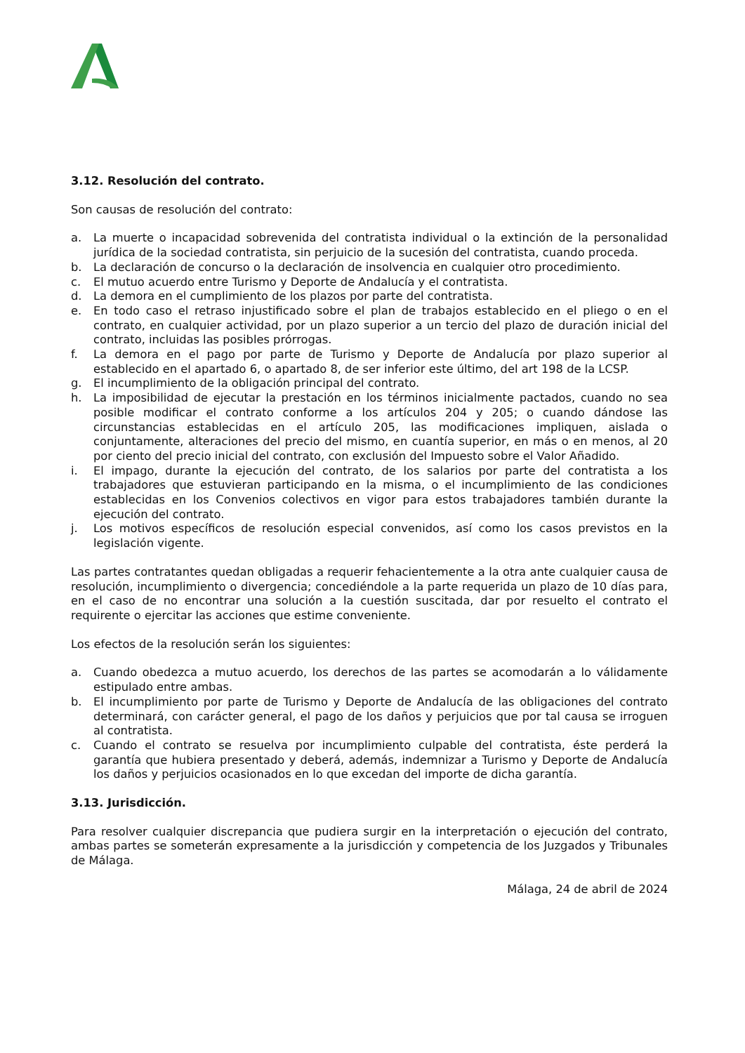3.12. Resolución del contrato.
Son causas de resolución del contrato:
a. La muerte o incapacidad sobrevenida del contratista individual o la extinción de la personalidad jurídica de la sociedad contratista, sin perjuicio de la sucesión del contratista, cuando proceda.
b. La declaración de concurso o la declaración de insolvencia en cualquier otro procedimiento.
c. El mutuo acuerdo entre Turismo y Deporte de Andalucía y el contratista.
d. La demora en el cumplimiento de los plazos por parte del contratista.
e. En todo caso el retraso injustificado sobre el plan de trabajos establecido en el pliego o en el contrato, en cualquier actividad, por un plazo superior a un tercio del plazo de duración inicial del contrato, incluidas las posibles prórrogas.
f. La demora en el pago por parte de Turismo y Deporte de Andalucía por plazo superior al establecido en el apartado 6, o apartado 8, de ser inferior este último, del art 198 de la LCSP.
g. El incumplimiento de la obligación principal del contrato.
h. La imposibilidad de ejecutar la prestación en los términos inicialmente pactados, cuando no sea posible modificar el contrato conforme a los artículos 204 y 205; o cuando dándose las circunstancias establecidas en el artículo 205, las modificaciones impliquen, aislada o conjuntamente, alteraciones del precio del mismo, en cuantía superior, en más o en menos, al 20 por ciento del precio inicial del contrato, con exclusión del Impuesto sobre el Valor Añadido.
i. El impago, durante la ejecución del contrato, de los salarios por parte del contratista a los trabajadores que estuvieran participando en la misma, o el incumplimiento de las condiciones establecidas en los Convenios colectivos en vigor para estos trabajadores también durante la ejecución del contrato.
j. Los motivos específicos de resolución especial convenidos, así como los casos previstos en la legislación vigente.
Las partes contratantes quedan obligadas a requerir fehacientemente a la otra ante cualquier causa de resolución, incumplimiento o divergencia; concediéndole a la parte requerida un plazo de 10 días para, en el caso de no encontrar una solución a la cuestión suscitada, dar por resuelto el contrato el requirente o ejercitar las acciones que estime conveniente.
Los efectos de la resolución serán los siguientes:
a. Cuando obedezca a mutuo acuerdo, los derechos de las partes se acomodarán a lo válidamente estipulado entre ambas.
b. El incumplimiento por parte de Turismo y Deporte de Andalucía de las obligaciones del contrato determinará, con carácter general, el pago de los daños y perjuicios que por tal causa se irroguen al contratista.
c. Cuando el contrato se resuelva por incumplimiento culpable del contratista, éste perderá la garantía que hubiera presentado y deberá, además, indemnizar a Turismo y Deporte de Andalucía los daños y perjuicios ocasionados en lo que excedan del importe de dicha garantía.
3.13. Jurisdicción.
Para resolver cualquier discrepancia que pudiera surgir en la interpretación o ejecución del contrato, ambas partes se someterán expresamente a la jurisdicción y competencia de los Juzgados y Tribunales de Málaga.
Málaga, 24 de abril de 2024